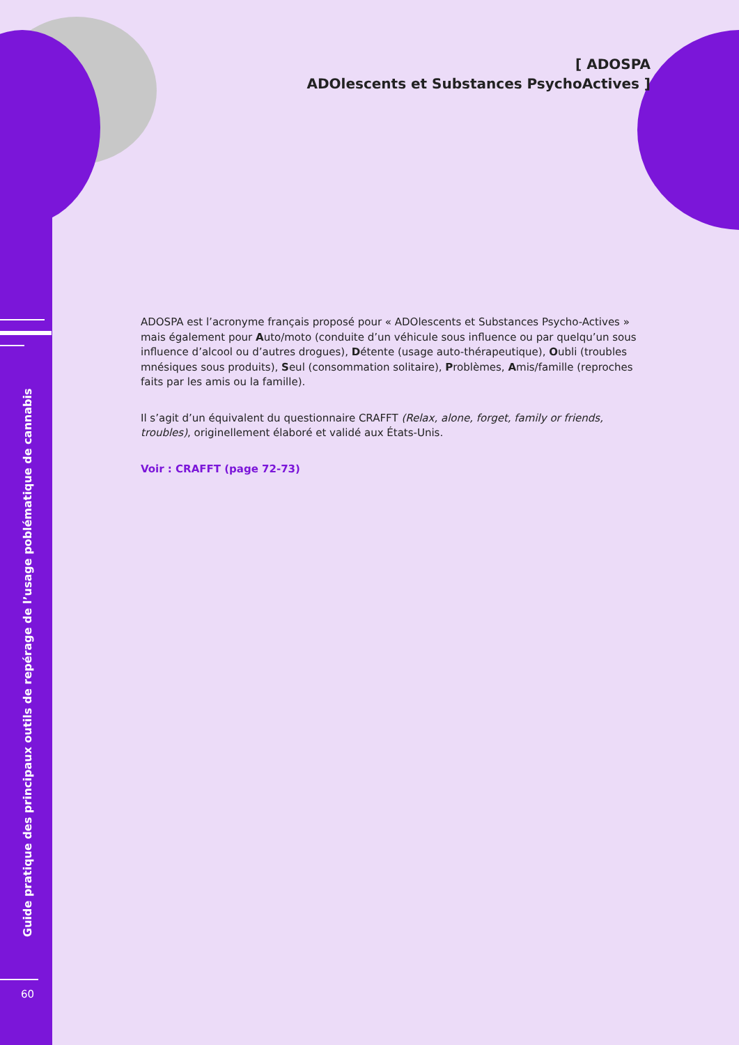[ ADOSPA
ADOlescents et Substances PsychoActives ]
ADOSPA est l’acronyme français proposé pour « ADOlescents et Substances Psycho-Actives » mais également pour Auto/moto (conduite d’un véhicule sous influence ou par quelqu’un sous influence d’alcool ou d’autres drogues), Détente (usage auto-thérapeutique), Oubli (troubles mnésiques sous produits), Seul (consommation solitaire), Problèmes, Amis/famille (reproches faits par les amis ou la famille).
Il s’agit d’un équivalent du questionnaire CRAFFT (Relax, alone, forget, family or friends, troubles), originellement élaboré et validé aux États-Unis.
Voir : CRAFFT (page 72-73)
Guide pratique des principaux outils de repérage de l’usage poblématique de cannabis
60